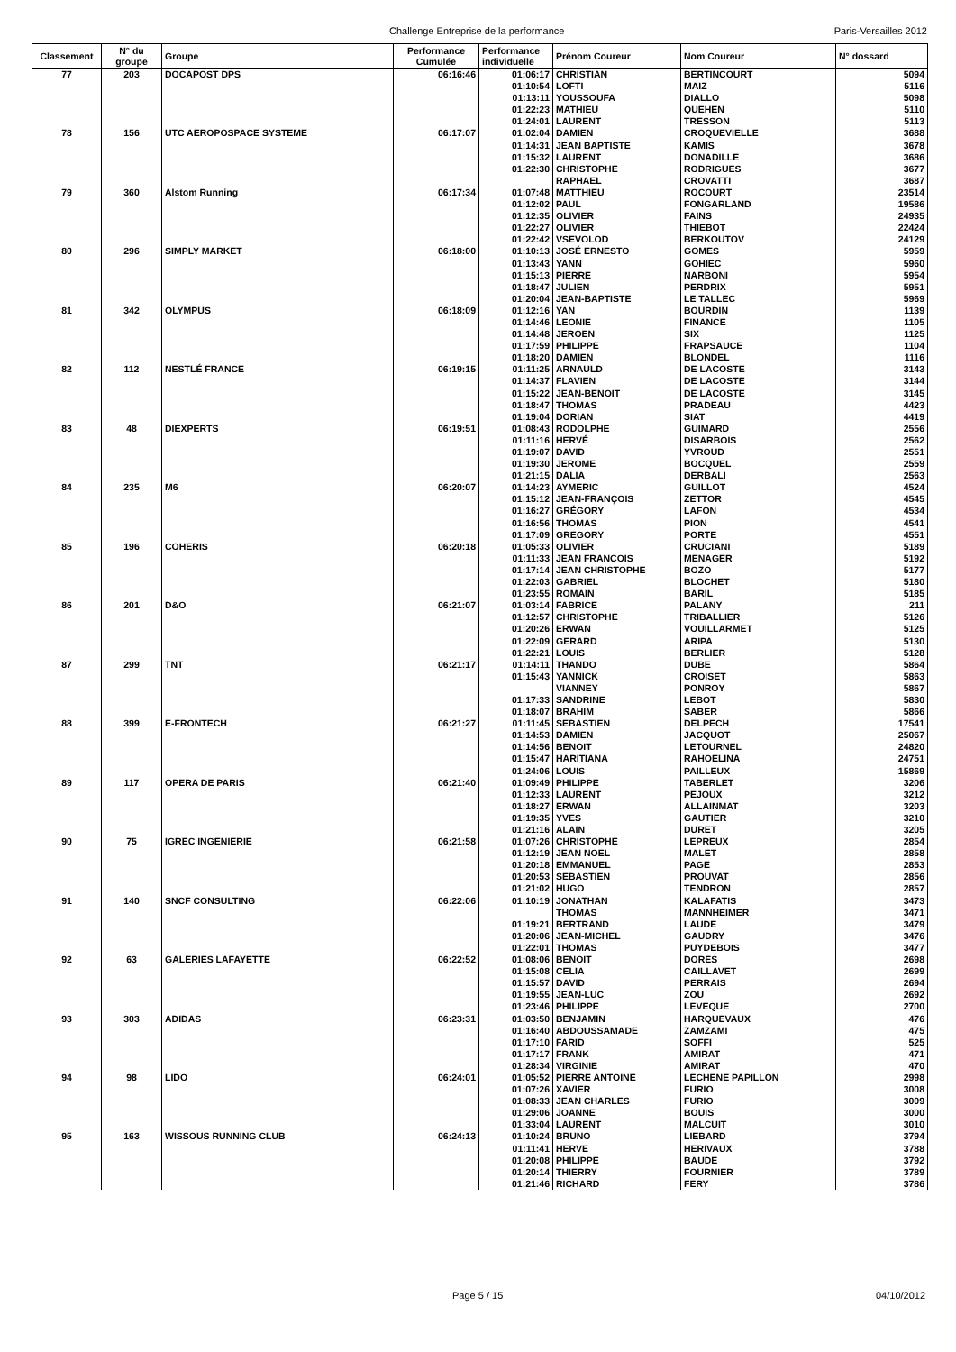Challenge Entreprise de la performance Paris-Versailles 2012
| Classement | N° du groupe | Groupe | Performance Cumulée | Performance individuelle | Prénom Coureur | Nom Coureur | N° dossard |
| --- | --- | --- | --- | --- | --- | --- | --- |
| 77 | 203 | DOCAPOST DPS | 06:16:46 | 01:06:17 | CHRISTIAN | BERTINCOURT | 5094 |
| | | | | 01:10:54 | LOFTI | MAIZ | 5116 |
| | | | | 01:13:11 | YOUSSOUFA | DIALLO | 5098 |
| | | | | 01:22:23 | MATHIEU | QUEHEN | 5110 |
| | | | | 01:24:01 | LAURENT | TRESSON | 5113 |
| 78 | 156 | UTC AEROPOSPACE SYSTEME | 06:17:07 | 01:02:04 | DAMIEN | CROQUEVIELLE | 3688 |
| | | | | 01:14:31 | JEAN BAPTISTE | KAMIS | 3678 |
| | | | | 01:15:32 | LAURENT | DONADILLE | 3686 |
| | | | | 01:22:30 | CHRISTOPHE | RODRIGUES | 3677 |
| | | | | | RAPHAEL | CROVATTI | 3687 |
| 79 | 360 | Alstom Running | 06:17:34 | 01:07:48 | MATTHIEU | ROCOURT | 23514 |
| | | | | 01:12:02 | PAUL | FONGARLAND | 19586 |
| | | | | 01:12:35 | OLIVIER | FAINS | 24935 |
| | | | | 01:22:27 | OLIVIER | THIEBOT | 22424 |
| | | | | 01:22:42 | VSEVOLOD | BERKOUTOV | 24129 |
| 80 | 296 | SIMPLY MARKET | 06:18:00 | 01:10:13 | JOSÉ ERNESTO | GOMES | 5959 |
| | | | | 01:13:43 | YANN | GOHIEC | 5960 |
| | | | | 01:15:13 | PIERRE | NARBONI | 5954 |
| | | | | 01:18:47 | JULIEN | PERDRIX | 5951 |
| | | | | 01:20:04 | JEAN-BAPTISTE | LE TALLEC | 5969 |
| 81 | 342 | OLYMPUS | 06:18:09 | 01:12:16 | YAN | BOURDIN | 1139 |
| | | | | 01:14:46 | LEONIE | FINANCE | 1105 |
| | | | | 01:14:48 | JEROEN | SIX | 1125 |
| | | | | 01:17:59 | PHILIPPE | FRAPSAUCE | 1104 |
| | | | | 01:18:20 | DAMIEN | BLONDEL | 1116 |
| 82 | 112 | NESTLÉ FRANCE | 06:19:15 | 01:11:25 | ARNAULD | DE LACOSTE | 3143 |
| | | | | 01:14:37 | FLAVIEN | DE LACOSTE | 3144 |
| | | | | 01:15:22 | JEAN-BENOIT | DE LACOSTE | 3145 |
| | | | | 01:18:47 | THOMAS | PRADEAU | 4423 |
| | | | | 01:19:04 | DORIAN | SIAT | 4419 |
| 83 | 48 | DIEXPERTS | 06:19:51 | 01:08:43 | RODOLPHE | GUIMARD | 2556 |
| | | | | 01:11:16 | HERVÉ | DISARBOIS | 2562 |
| | | | | 01:19:07 | DAVID | YVROUD | 2551 |
| | | | | 01:19:30 | JEROME | BOCQUEL | 2559 |
| | | | | 01:21:15 | DALIA | DERBALI | 2563 |
| 84 | 235 | M6 | 06:20:07 | 01:14:23 | AYMERIC | GUILLOT | 4524 |
| | | | | 01:15:12 | JEAN-FRANÇOIS | ZETTOR | 4545 |
| | | | | 01:16:27 | GRÉGORY | LAFON | 4534 |
| | | | | 01:16:56 | THOMAS | PION | 4541 |
| | | | | 01:17:09 | GREGORY | PORTE | 4551 |
| 85 | 196 | COHERIS | 06:20:18 | 01:05:33 | OLIVIER | CRUCIANI | 5189 |
| | | | | 01:11:33 | JEAN FRANCOIS | MENAGER | 5192 |
| | | | | 01:17:14 | JEAN CHRISTOPHE | BOZO | 5177 |
| | | | | 01:22:03 | GABRIEL | BLOCHET | 5180 |
| | | | | 01:23:55 | ROMAIN | BARIL | 5185 |
| 86 | 201 | D&O | 06:21:07 | 01:03:14 | FABRICE | PALANY | 211 |
| | | | | 01:12:57 | CHRISTOPHE | TRIBALLIER | 5126 |
| | | | | 01:20:26 | ERWAN | VOUILLARMET | 5125 |
| | | | | 01:22:09 | GERARD | ARIPA | 5130 |
| | | | | 01:22:21 | LOUIS | BERLIER | 5128 |
| 87 | 299 | TNT | 06:21:17 | 01:14:11 | THANDO | DUBE | 5864 |
| | | | | 01:15:43 | YANNICK | CROISET | 5863 |
| | | | | | VIANNEY | PONROY | 5867 |
| | | | | 01:17:33 | SANDRINE | LEBOT | 5830 |
| | | | | 01:18:07 | BRAHIM | SABER | 5866 |
| 88 | 399 | E-FRONTECH | 06:21:27 | 01:11:45 | SEBASTIEN | DELPECH | 17541 |
| | | | | 01:14:53 | DAMIEN | JACQUOT | 25067 |
| | | | | 01:14:56 | BENOIT | LETOURNEL | 24820 |
| | | | | 01:15:47 | HARITIANA | RAHOELINA | 24751 |
| | | | | 01:24:06 | LOUIS | PAILLEUX | 15869 |
| 89 | 117 | OPERA DE PARIS | 06:21:40 | 01:09:49 | PHILIPPE | TABERLET | 3206 |
| | | | | 01:12:33 | LAURENT | PEJOUX | 3212 |
| | | | | 01:18:27 | ERWAN | ALLAINMAT | 3203 |
| | | | | 01:19:35 | YVES | GAUTIER | 3210 |
| | | | | 01:21:16 | ALAIN | DURET | 3205 |
| 90 | 75 | IGREC INGENIERIE | 06:21:58 | 01:07:26 | CHRISTOPHE | LEPREUX | 2854 |
| | | | | 01:12:19 | JEAN NOEL | MALET | 2858 |
| | | | | 01:20:18 | EMMANUEL | PAGE | 2853 |
| | | | | 01:20:53 | SEBASTIEN | PROUVAT | 2856 |
| | | | | 01:21:02 | HUGO | TENDRON | 2857 |
| 91 | 140 | SNCF CONSULTING | 06:22:06 | 01:10:19 | JONATHAN | KALAFATIS | 3473 |
| | | | | | THOMAS | MANNHEIMER | 3471 |
| | | | | 01:19:21 | BERTRAND | LAUDE | 3479 |
| | | | | 01:20:06 | JEAN-MICHEL | GAUDRY | 3476 |
| | | | | 01:22:01 | THOMAS | PUYDEBOIS | 3477 |
| 92 | 63 | GALERIES LAFAYETTE | 06:22:52 | 01:08:06 | BENOIT | DORES | 2698 |
| | | | | 01:15:08 | CELIA | CAILLAVET | 2699 |
| | | | | 01:15:57 | DAVID | PERRAIS | 2694 |
| | | | | 01:19:55 | JEAN-LUC | ZOU | 2692 |
| | | | | 01:23:46 | PHILIPPE | LEVEQUE | 2700 |
| 93 | 303 | ADIDAS | 06:23:31 | 01:03:50 | BENJAMIN | HARQUEVAUX | 476 |
| | | | | 01:16:40 | ABDOUSSAMADE | ZAMZAMI | 475 |
| | | | | 01:17:10 | FARID | SOFFI | 525 |
| | | | | 01:17:17 | FRANK | AMIRAT | 471 |
| | | | | 01:28:34 | VIRGINIE | AMIRAT | 470 |
| 94 | 98 | LIDO | 06:24:01 | 01:05:52 | PIERRE ANTOINE | LECHENE PAPILLON | 2998 |
| | | | | 01:07:26 | XAVIER | FURIO | 3008 |
| | | | | 01:08:33 | JEAN CHARLES | FURIO | 3009 |
| | | | | 01:29:06 | JOANNE | BOUIS | 3000 |
| | | | | 01:33:04 | LAURENT | MALCUIT | 3010 |
| 95 | 163 | WISSOUS RUNNING CLUB | 06:24:13 | 01:10:24 | BRUNO | LIEBARD | 3794 |
| | | | | 01:11:41 | HERVE | HERIVAUX | 3788 |
| | | | | 01:20:08 | PHILIPPE | BAUDE | 3792 |
| | | | | 01:20:14 | THIERRY | FOURNIER | 3789 |
| | | | | 01:21:46 | RICHARD | FERY | 3786 |
Page 5 / 15 04/10/2012